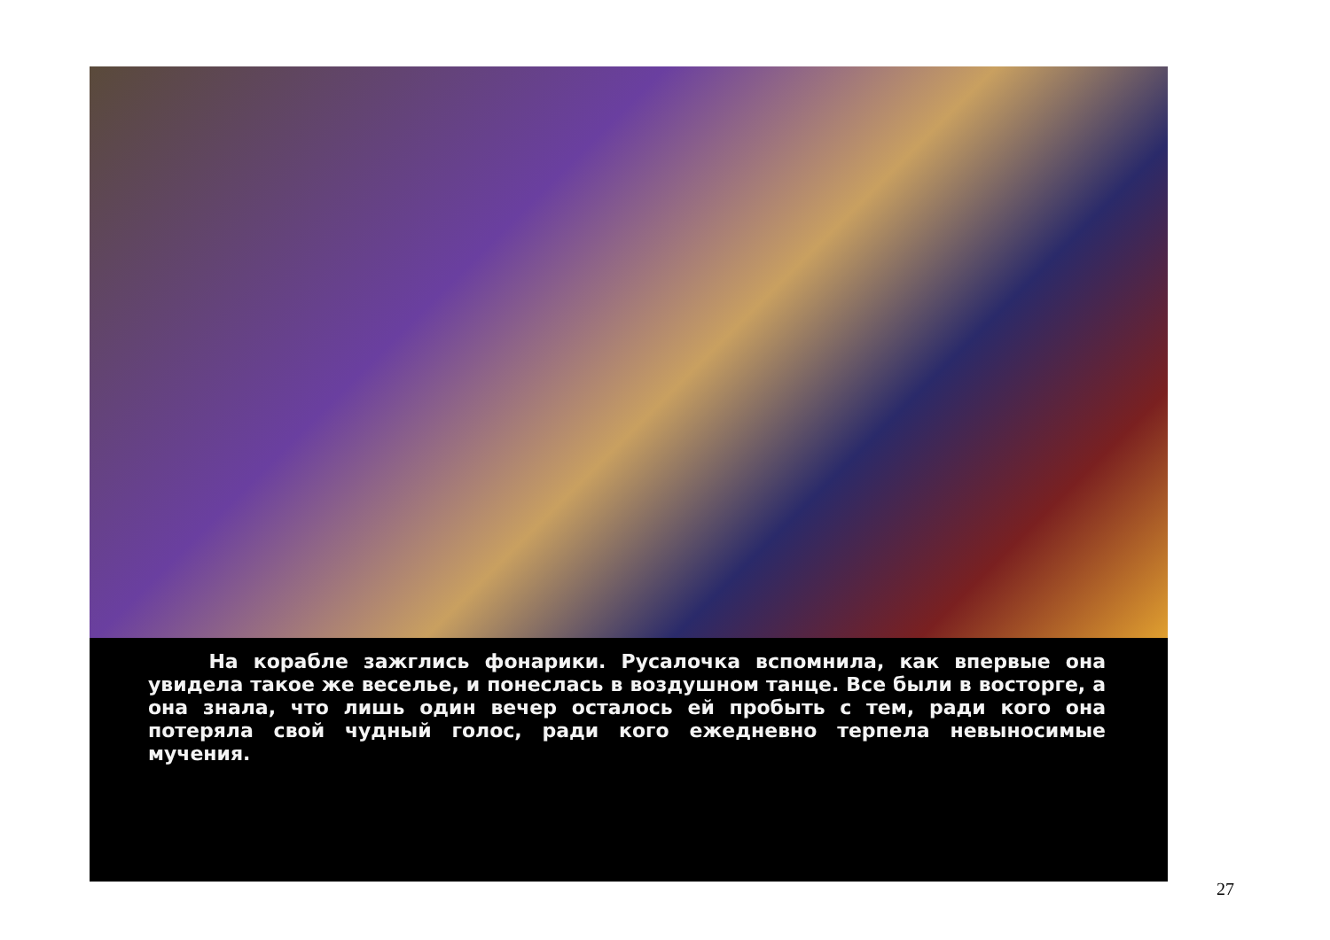На корабле зажглись фонарики. Русалочка вспомнила, как впервые она увидела такое же веселье, и понеслась в воздушном танце. Все были в восторге, а она знала, что лишь один вечер осталось ей пробыть с тем, ради кого она потеряла свой чудный голос, ради кого ежедневно терпела невыносимые мучения.
27